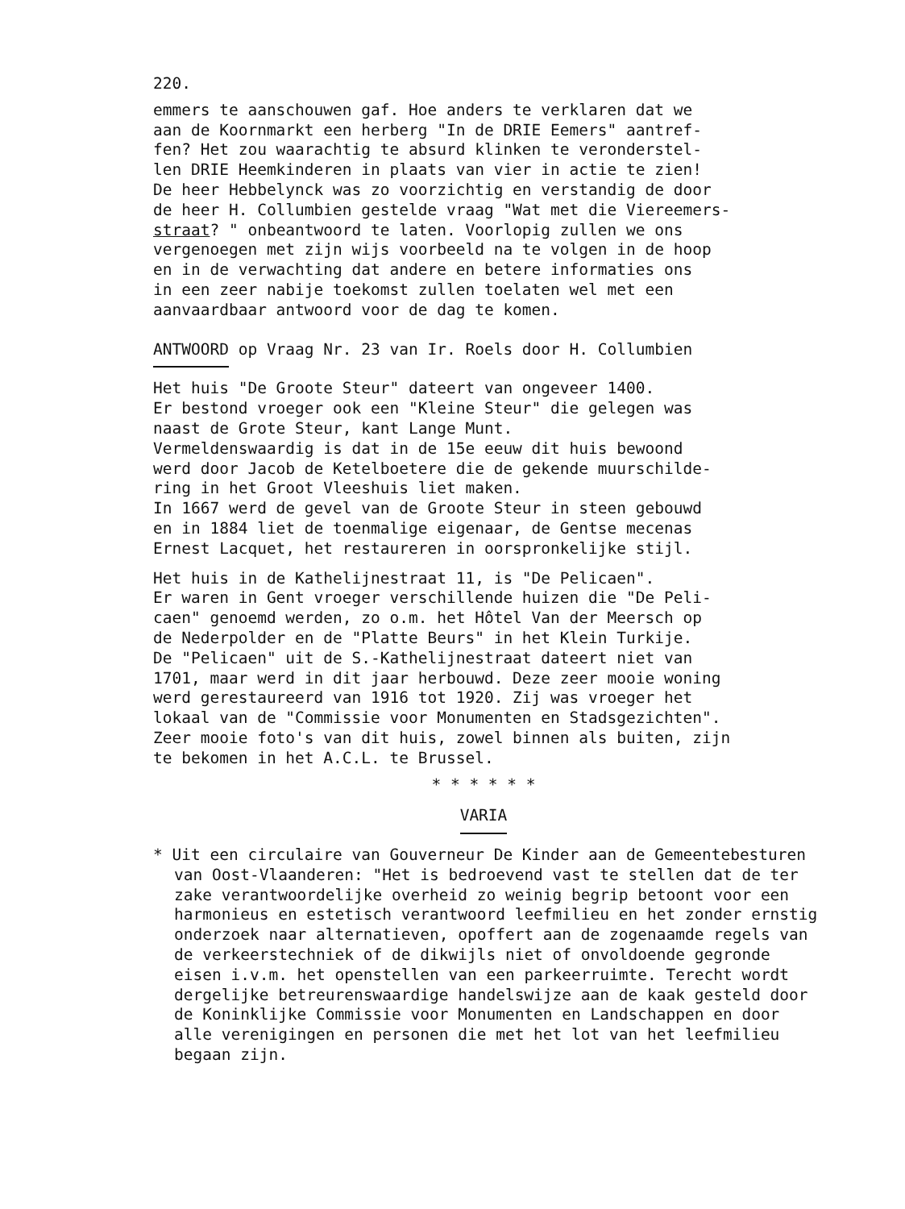220.
emmers te aanschouwen gaf. Hoe anders te verklaren dat we aan de Koornmarkt een herberg "In de DRIE Eemers" aantref- fen? Het zou waarachtig te absurd klinken te veronderstel- len DRIE Heemkinderen in plaats van vier in actie te zien! De heer Hebbelynck was zo voorzichtig en verstandig de door de heer H. Collumbien gestelde vraag "Wat met die Viereemers- straat? " onbeantwoord te laten. Voorlopig zullen we ons vergenoegen met zijn wijs voorbeeld na te volgen in de hoop en in de verwachting dat andere en betere informaties ons in een zeer nabije toekomst zullen toelaten wel met een aanvaardbaar antwoord voor de dag te komen.
ANTWOORD op Vraag Nr. 23 van Ir. Roels door H. Collumbien
Het huis "De Groote Steur" dateert van ongeveer 1400. Er bestond vroeger ook een "Kleine Steur" die gelegen was naast de Grote Steur, kant Lange Munt. Vermeldenswaardig is dat in de 15e eeuw dit huis bewoond werd door Jacob de Ketelboetere die de gekende muurschilde- ring in het Groot Vleeshuis liet maken. In 1667 werd de gevel van de Groote Steur in steen gebouwd en in 1884 liet de toenmalige eigenaar, de Gentse mecenas Ernest Lacquet, het restaureren in oorspronkelijke stijl.
Het huis in de Kathelijnestraat 11, is "De Pelicaen". Er waren in Gent vroeger verschillende huizen die "De Peli- caen" genoemd werden, zo o.m. het Hôtel Van der Meersch op de Nederpolder en de "Platte Beurs" in het Klein Turkije. De "Pelicaen" uit de S.-Kathelijnestraat dateert niet van 1701, maar werd in dit jaar herbouwd. Deze zeer mooie woning werd gerestaureerd van 1916 tot 1920. Zij was vroeger het lokaal van de "Commissie voor Monumenten en Stadsgezichten". Zeer mooie foto's van dit huis, zowel binnen als buiten, zijn te bekomen in het A.C.L. te Brussel.
* * * * * *
VARIA
* Uit een circulaire van Gouverneur De Kinder aan de Gemeentebesturen van Oost-Vlaanderen: "Het is bedroevend vast te stellen dat de ter zake verantwoordelijke overheid zo weinig begrip betoont voor een harmonieus en estetisch verantwoord leefmilieu en het zonder ernstig onderzoek naar alternatieven, opoffert aan de zogenaamde regels van de verkeerstechniek of de dikwijls niet of onvoldoende gegronde eisen i.v.m. het openstellen van een parkeerruimte. Terecht wordt dergelijke betreurenswaardige handelswijze aan de kaak gesteld door de Koninklijke Commissie voor Monumenten en Landschappen en door alle verenigingen en personen die met het lot van het leefmilieu begaan zijn.